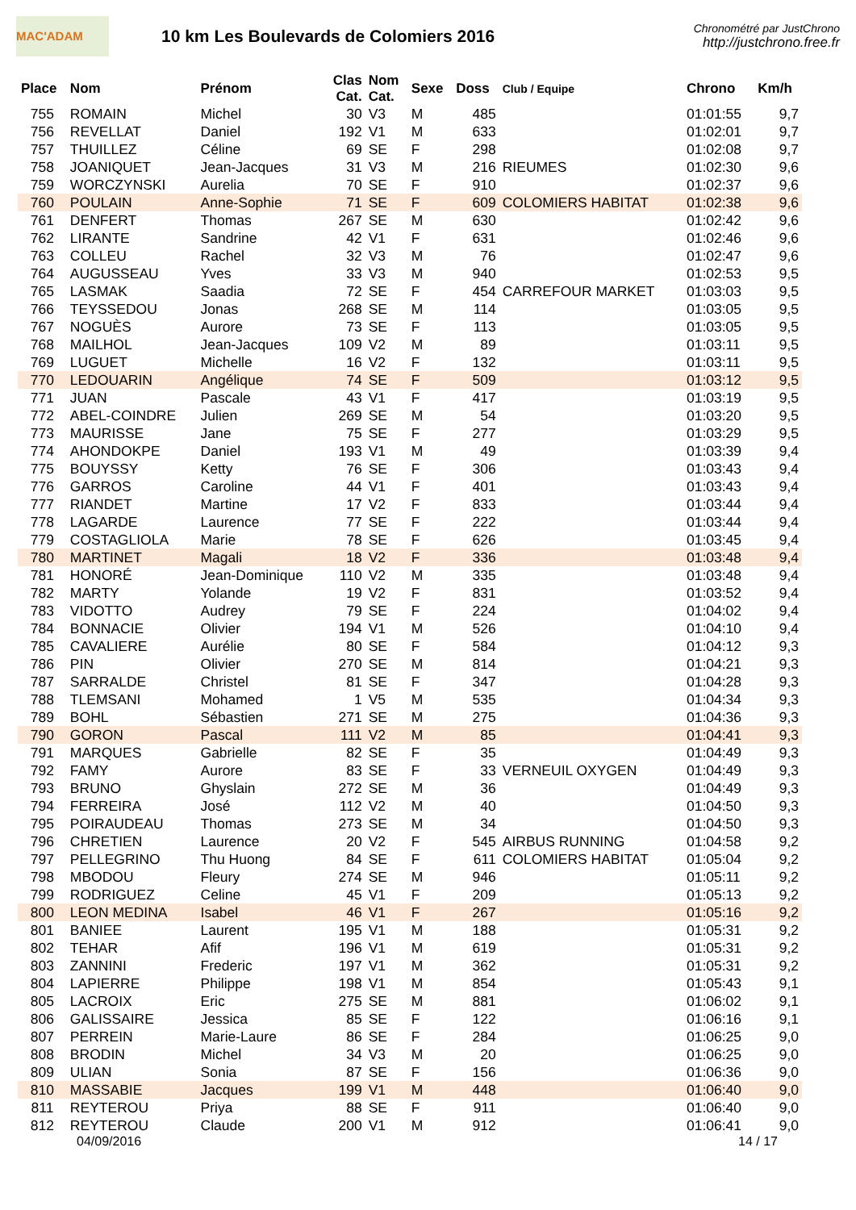MAC'ADAM
10 km Les Boulevards de Colomiers 2016
Chronométré par JustChrono
http://justchrono.free.fr
| Place | Nom | Prénom | Clas Cat. | Nom Cat. | Sexe | Doss | Club / Equipe | Chrono | Km/h |
| --- | --- | --- | --- | --- | --- | --- | --- | --- | --- |
| 755 | ROMAIN | Michel | 30 | V3 | M | 485 | | 01:01:55 | 9,7 |
| 756 | REVELLAT | Daniel | 192 | V1 | M | 633 | | 01:02:01 | 9,7 |
| 757 | THUILLEZ | Céline | 69 | SE | F | 298 | | 01:02:08 | 9,7 |
| 758 | JOANIQUET | Jean-Jacques | 31 | V3 | M | 216 | RIEUMES | 01:02:30 | 9,6 |
| 759 | WORCZYNSKI | Aurelia | 70 | SE | F | 910 | | 01:02:37 | 9,6 |
| 760 | POULAIN | Anne-Sophie | 71 | SE | F | 609 | COLOMIERS HABITAT | 01:02:38 | 9,6 |
| 761 | DENFERT | Thomas | 267 | SE | M | 630 | | 01:02:42 | 9,6 |
| 762 | LIRANTE | Sandrine | 42 | V1 | F | 631 | | 01:02:46 | 9,6 |
| 763 | COLLEU | Rachel | 32 | V3 | M | 76 | | 01:02:47 | 9,6 |
| 764 | AUGUSSEAU | Yves | 33 | V3 | M | 940 | | 01:02:53 | 9,5 |
| 765 | LASMAK | Saadia | 72 | SE | F | 454 | CARREFOUR MARKET | 01:03:03 | 9,5 |
| 766 | TEYSSEDOU | Jonas | 268 | SE | M | 114 | | 01:03:05 | 9,5 |
| 767 | NOGUÈS | Aurore | 73 | SE | F | 113 | | 01:03:05 | 9,5 |
| 768 | MAILHOL | Jean-Jacques | 109 | V2 | M | 89 | | 01:03:11 | 9,5 |
| 769 | LUGUET | Michelle | 16 | V2 | F | 132 | | 01:03:11 | 9,5 |
| 770 | LEDOUARIN | Angélique | 74 | SE | F | 509 | | 01:03:12 | 9,5 |
| 771 | JUAN | Pascale | 43 | V1 | F | 417 | | 01:03:19 | 9,5 |
| 772 | ABEL-COINDRE | Julien | 269 | SE | M | 54 | | 01:03:20 | 9,5 |
| 773 | MAURISSE | Jane | 75 | SE | F | 277 | | 01:03:29 | 9,5 |
| 774 | AHONDOKPE | Daniel | 193 | V1 | M | 49 | | 01:03:39 | 9,4 |
| 775 | BOUYSSY | Ketty | 76 | SE | F | 306 | | 01:03:43 | 9,4 |
| 776 | GARROS | Caroline | 44 | V1 | F | 401 | | 01:03:43 | 9,4 |
| 777 | RIANDET | Martine | 17 | V2 | F | 833 | | 01:03:44 | 9,4 |
| 778 | LAGARDE | Laurence | 77 | SE | F | 222 | | 01:03:44 | 9,4 |
| 779 | COSTAGLIOLA | Marie | 78 | SE | F | 626 | | 01:03:45 | 9,4 |
| 780 | MARTINET | Magali | 18 | V2 | F | 336 | | 01:03:48 | 9,4 |
| 781 | HONORÉ | Jean-Dominique | 110 | V2 | M | 335 | | 01:03:48 | 9,4 |
| 782 | MARTY | Yolande | 19 | V2 | F | 831 | | 01:03:52 | 9,4 |
| 783 | VIDOTTO | Audrey | 79 | SE | F | 224 | | 01:04:02 | 9,4 |
| 784 | BONNACIE | Olivier | 194 | V1 | M | 526 | | 01:04:10 | 9,4 |
| 785 | CAVALIERE | Aurélie | 80 | SE | F | 584 | | 01:04:12 | 9,3 |
| 786 | PIN | Olivier | 270 | SE | M | 814 | | 01:04:21 | 9,3 |
| 787 | SARRALDE | Christel | 81 | SE | F | 347 | | 01:04:28 | 9,3 |
| 788 | TLEMSANI | Mohamed | 1 | V5 | M | 535 | | 01:04:34 | 9,3 |
| 789 | BOHL | Sébastien | 271 | SE | M | 275 | | 01:04:36 | 9,3 |
| 790 | GORON | Pascal | 111 | V2 | M | 85 | | 01:04:41 | 9,3 |
| 791 | MARQUES | Gabrielle | 82 | SE | F | 35 | | 01:04:49 | 9,3 |
| 792 | FAMY | Aurore | 83 | SE | F | 33 | VERNEUIL OXYGEN | 01:04:49 | 9,3 |
| 793 | BRUNO | Ghyslain | 272 | SE | M | 36 | | 01:04:49 | 9,3 |
| 794 | FERREIRA | José | 112 | V2 | M | 40 | | 01:04:50 | 9,3 |
| 795 | POIRAUDEAU | Thomas | 273 | SE | M | 34 | | 01:04:50 | 9,3 |
| 796 | CHRETIEN | Laurence | 20 | V2 | F | 545 | AIRBUS RUNNING | 01:04:58 | 9,2 |
| 797 | PELLEGRINO | Thu Huong | 84 | SE | F | 611 | COLOMIERS HABITAT | 01:05:04 | 9,2 |
| 798 | MBODOU | Fleury | 274 | SE | M | 946 | | 01:05:11 | 9,2 |
| 799 | RODRIGUEZ | Celine | 45 | V1 | F | 209 | | 01:05:13 | 9,2 |
| 800 | LEON MEDINA | Isabel | 46 | V1 | F | 267 | | 01:05:16 | 9,2 |
| 801 | BANIEE | Laurent | 195 | V1 | M | 188 | | 01:05:31 | 9,2 |
| 802 | TEHAR | Afif | 196 | V1 | M | 619 | | 01:05:31 | 9,2 |
| 803 | ZANNINI | Frederic | 197 | V1 | M | 362 | | 01:05:31 | 9,2 |
| 804 | LAPIERRE | Philippe | 198 | V1 | M | 854 | | 01:05:43 | 9,1 |
| 805 | LACROIX | Eric | 275 | SE | M | 881 | | 01:06:02 | 9,1 |
| 806 | GALISSAIRE | Jessica | 85 | SE | F | 122 | | 01:06:16 | 9,1 |
| 807 | PERREIN | Marie-Laure | 86 | SE | F | 284 | | 01:06:25 | 9,0 |
| 808 | BRODIN | Michel | 34 | V3 | M | 20 | | 01:06:25 | 9,0 |
| 809 | ULIAN | Sonia | 87 | SE | F | 156 | | 01:06:36 | 9,0 |
| 810 | MASSABIE | Jacques | 199 | V1 | M | 448 | | 01:06:40 | 9,0 |
| 811 | REYTEROU | Priya | 88 | SE | F | 911 | | 01:06:40 | 9,0 |
| 812 | REYTEROU | Claude | 200 | V1 | M | 912 | | 01:06:41 | 9,0 |
04/09/2016 14 / 17